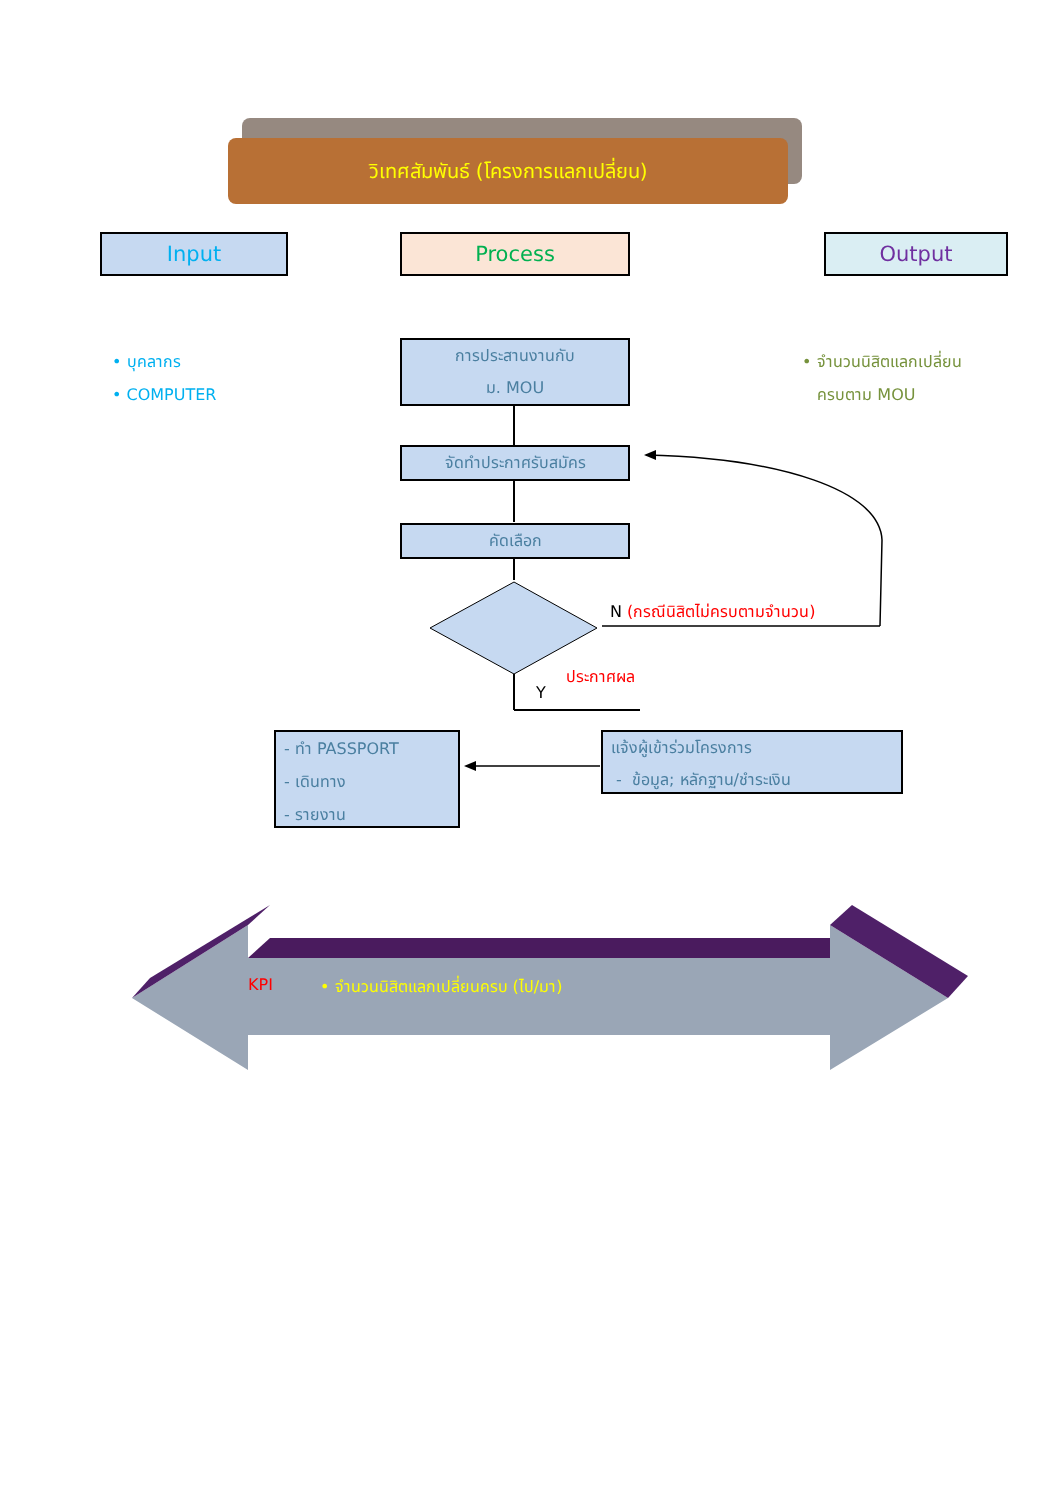วิเทศสัมพันธ์ (โครงการแลกเปลี่ยน)
Input Process Output
• บุคลากร
• COMPUTER
• จำนวนนิสิตแลกเปลี่ยน
ครบตาม MOU
การประสานงานกับ
ม. MOU
จัดทำประกาศรับสมัคร
คัดเลือก
N (กรณีนิสิตไม่ครบตามจำนวน)
ประกาศผล
Y
- ทำ PASSPORT
- เดินทาง
- รายงาน
แจ้งผู้เข้าร่วมโครงการ
- ข้อมูล; หลักฐาน/ชำระเงิน
KPI
• จำนวนนิสิตแลกเปลี่ยนครบ (ไป/มา)